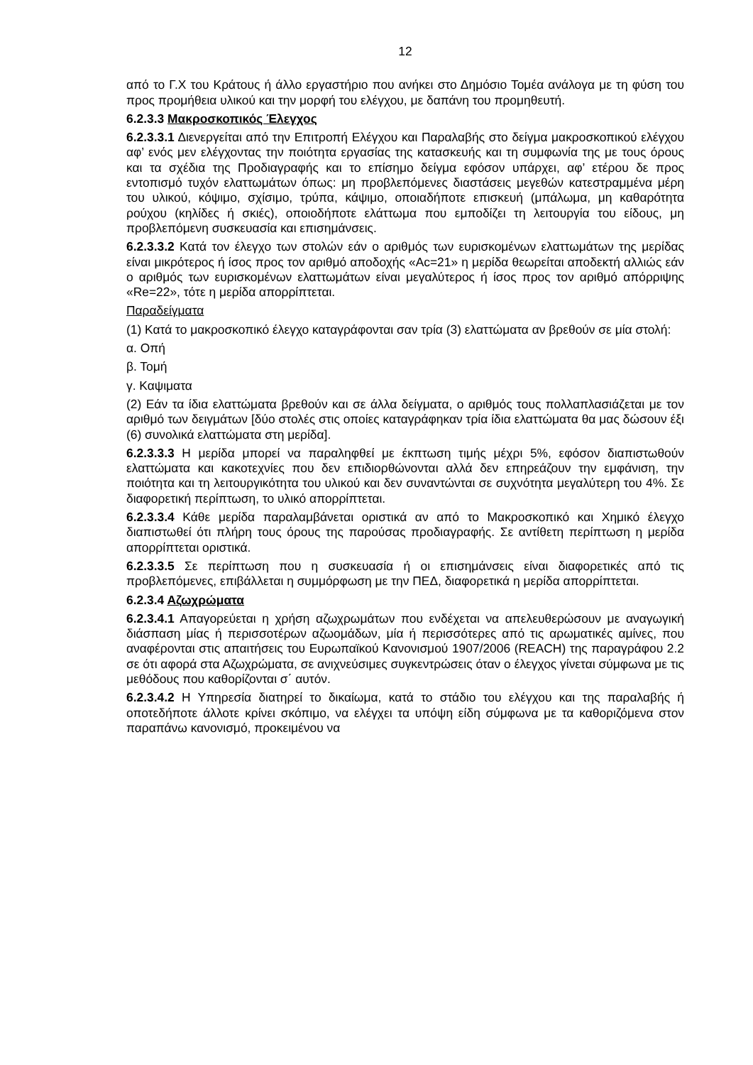12
από το Γ.Χ του Κράτους ή άλλο εργαστήριο που ανήκει στο Δημόσιο Τομέα ανάλογα με τη φύση του προς προμήθεια υλικού και την μορφή του ελέγχου, με δαπάνη του προμηθευτή.
6.2.3.3 Μακροσκοπικός Έλεγχος
6.2.3.3.1 Διενεργείται από την Επιτροπή Ελέγχου και Παραλαβής στο δείγμα μακροσκοπικού ελέγχου αφ’ ενός μεν ελέγχοντας την ποιότητα εργασίας της κατασκευής και τη συμφωνία της με τους όρους και τα σχέδια της Προδιαγραφής και το επίσημο δείγμα εφόσον υπάρχει, αφ’ ετέρου δε προς εντοπισμό τυχόν ελαττωμάτων όπως: μη προβλεπόμενες διαστάσεις μεγεθών κατεστραμμένα μέρη του υλικού, κόψιμο, σχίσιμο, τρύπα, κάψιμο, οποιαδήποτε επισκευή (μπάλωμα, μη καθαρότητα ρούχου (κηλίδες ή σκιές), οποιοδήποτε ελάττωμα που εμποδίζει τη λειτουργία του είδους, μη προβλεπόμενη συσκευασία και επισημάνσεις.
6.2.3.3.2 Κατά τον έλεγχο των στολών εάν ο αριθμός των ευρισκομένων ελαττωμάτων της μερίδας είναι μικρότερος ή ίσος προς τον αριθμό αποδοχής «Ac=21» η μερίδα θεωρείται αποδεκτή αλλιώς εάν ο αριθμός των ευρισκομένων ελαττωμάτων είναι μεγαλύτερος ή ίσος προς τον αριθμό απόρριψης «Re=22», τότε η μερίδα απορρίπτεται.
Παραδείγματα
(1) Κατά το μακροσκοπικό έλεγχο καταγράφονται σαν τρία (3) ελαττώματα αν βρεθούν σε μία στολή:
α. Οπή
β. Τομή
γ. Καψιματα
(2) Εάν τα ίδια ελαττώματα βρεθούν και σε άλλα δείγματα, ο αριθμός τους πολλαπλασιάζεται με τον αριθμό των δειγμάτων [δύο στολές στις οποίες καταγράφηκαν τρία ίδια ελαττώματα θα μας δώσουν έξι (6) συνολικά ελαττώματα στη μερίδα].
6.2.3.3.3 Η μερίδα μπορεί να παραληφθεί με έκπτωση τιμής μέχρι 5%, εφόσον διαπιστωθούν ελαττώματα και κακοτεχνίες που δεν επιδιορθώνονται αλλά δεν επηρεάζουν την εμφάνιση, την ποιότητα και τη λειτουργικότητα του υλικού και δεν συναντώνται σε συχνότητα μεγαλύτερη του 4%. Σε διαφορετική περίπτωση, το υλικό απορρίπτεται.
6.2.3.3.4 Κάθε μερίδα παραλαμβάνεται οριστικά αν από το Μακροσκοπικό και Χημικό έλεγχο διαπιστωθεί ότι πλήρη τους όρους της παρούσας προδιαγραφής. Σε αντίθετη περίπτωση η μερίδα απορρίπτεται οριστικά.
6.2.3.3.5 Σε περίπτωση που η συσκευασία ή οι επισημάνσεις είναι διαφορετικές από τις προβλεπόμενες, επιβάλλεται η συμμόρφωση με την ΠΕΔ, διαφορετικά η μερίδα απορρίπτεται.
6.2.3.4 Αζωχρώματα
6.2.3.4.1 Απαγορεύεται η χρήση αζωχρωμάτων που ενδέχεται να απελευθερώσουν με αναγωγική διάσπαση μίας ή περισσοτέρων αζωομάδων, μία ή περισσότερες από τις αρωματικές αμίνες, που αναφέρονται στις απαιτήσεις του Ευρωπαϊκού Κανονισμού 1907/2006 (REACH) της παραγράφου 2.2 σε ότι αφορά στα Αζωχρώματα, σε ανιχνεύσιμες συγκεντρώσεις όταν ο έλεγχος γίνεται σύμφωνα με τις μεθόδους που καθορίζονται σ΄ αυτόν.
6.2.3.4.2 Η Υπηρεσία διατηρεί το δικαίωμα, κατά το στάδιο του ελέγχου και της παραλαβής ή οποτεδήποτε άλλοτε κρίνει σκόπιμο, να ελέγχει τα υπόψη είδη σύμφωνα με τα καθοριζόμενα στον παραπάνω κανονισμό, προκειμένου να